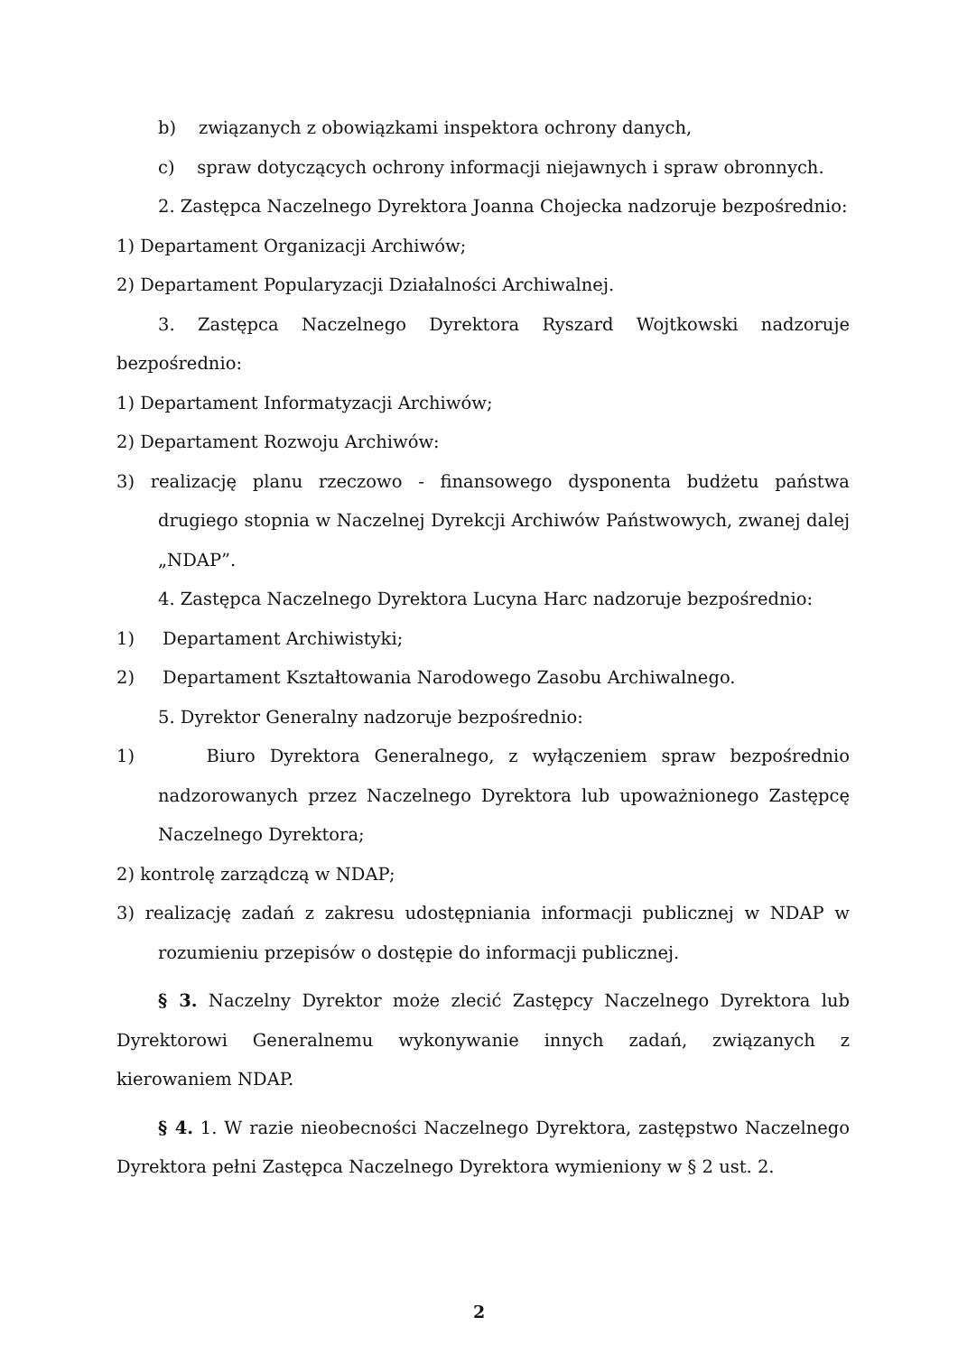b) związanych z obowiązkami inspektora ochrony danych,
c) spraw dotyczących ochrony informacji niejawnych i spraw obronnych.
2. Zastępca Naczelnego Dyrektora Joanna Chojecka nadzoruje bezpośrednio:
1) Departament Organizacji Archiwów;
2) Departament Popularyzacji Działalności Archiwalnej.
3. Zastępca Naczelnego Dyrektora Ryszard Wojtkowski nadzoruje bezpośrednio:
1) Departament Informatyzacji Archiwów;
2) Departament Rozwoju Archiwów:
3) realizację planu rzeczowo - finansowego dysponenta budżetu państwa drugiego stopnia w Naczelnej Dyrekcji Archiwów Państwowych, zwanej dalej „NDAP”.
4. Zastępca Naczelnego Dyrektora Lucyna Harc nadzoruje bezpośrednio:
1) Departament Archiwistyki;
2) Departament Kształtowania Narodowego Zasobu Archiwalnego.
5. Dyrektor Generalny nadzoruje bezpośrednio:
1) Biuro Dyrektora Generalnego, z wyłączeniem spraw bezpośrednio nadzorowanych przez Naczelnego Dyrektora lub upoważnionego Zastępcę Naczelnego Dyrektora;
2) kontrolę zarządczą w NDAP;
3) realizację zadań z zakresu udostępniania informacji publicznej w NDAP w rozumieniu przepisów o dostępie do informacji publicznej.
§ 3. Naczelny Dyrektor może zlecić Zastępcy Naczelnego Dyrektora lub Dyrektorowi Generalnemu wykonywanie innych zadań, związanych z kierowaniem NDAP.
§ 4. 1. W razie nieobecności Naczelnego Dyrektora, zastępstwo Naczelnego Dyrektora pełni Zastępca Naczelnego Dyrektora wymieniony w § 2 ust. 2.
2